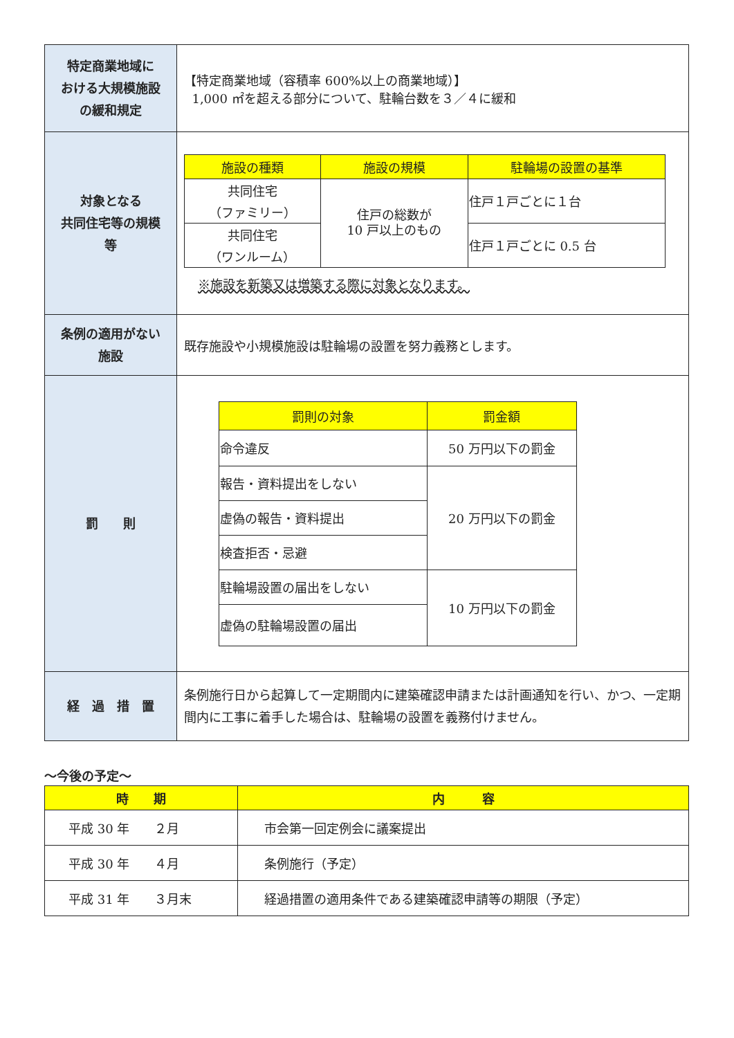| 特定商業地域に おける大規模施設 の緩和規定 | 【特定商業地域（容積率 600%以上の商業地域）】 1,000 ㎡を超える部分について、駐輪台数を３／４に緩和 |
| 対象となる 共同住宅等の規模 等 | / 施設の種類 / 施設の規模 / 駐輪場の設置の基準 / / --- / --- / --- / / 共同住宅 （ファミリー） / 住戸の総数が 10 戸以上のもの / 住戸１戸ごとに１台 / / 共同住宅 （ワンルーム） / / 住戸１戸ごとに 0.5 台 / ※施設を新築又は増築する際に対象となります。 |
| 条例の適用がない 施設 | 既存施設や小規模施設は駐輪場の設置を努力義務とします。 |
| 罰 則 | / 罰則の対象 / 罰金額 / / --- / --- / / 命令違反 / 50 万円以下の罰金 / / 報告・資料提出をしない / 20 万円以下の罰金 / / 虚偽の報告・資料提出 / / / 検査拒否・忌避 / / / 駐輪場設置の届出をしない / 10 万円以下の罰金 / / 虚偽の駐輪場設置の届出 / / |
| 経 過 措 置 | 条例施行日から起算して一定期間内に建築確認申請または計画通知を行い、かつ、一定期間内に工事に着手した場合は、駐輪場の設置を義務付けません。 |
～今後の予定～
| 時 期 | 内 容 |
| --- | --- |
| 平成 30 年 ２月 | 市会第一回定例会に議案提出 |
| 平成 30 年 ４月 | 条例施行（予定） |
| 平成 31 年 ３月末 | 経過措置の適用条件である建築確認申請等の期限（予定） |